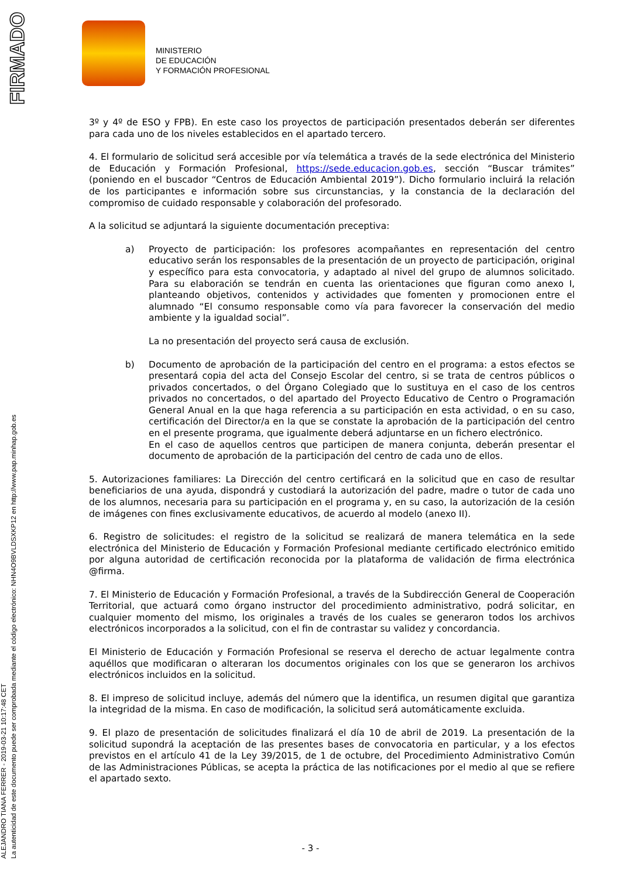FIRMADO
ALEJANDRO TIANA FERRER - 2019-03-21 10:17:48 CET
La autenticidad de este documento puede ser comprobada mediante el código electrónico: NHN4O9BVLDSXKP12 en http://www.pap.minhap.gob.es
MINISTERIO
DE EDUCACIÓN
Y FORMACIÓN PROFESIONAL
3º y 4º de ESO y FPB). En este caso los proyectos de participación presentados deberán ser diferentes para cada uno de los niveles establecidos en el apartado tercero.
4. El formulario de solicitud será accesible por vía telemática a través de la sede electrónica del Ministerio de Educación y Formación Profesional, https://sede.educacion.gob.es, sección “Buscar trámites” (poniendo en el buscador “Centros de Educación Ambiental 2019”). Dicho formulario incluirá la relación de los participantes e información sobre sus circunstancias, y la constancia de la declaración del compromiso de cuidado responsable y colaboración del profesorado.
A la solicitud se adjuntará la siguiente documentación preceptiva:
a) Proyecto de participación: los profesores acompañantes en representación del centro educativo serán los responsables de la presentación de un proyecto de participación, original y específico para esta convocatoria, y adaptado al nivel del grupo de alumnos solicitado. Para su elaboración se tendrán en cuenta las orientaciones que figuran como anexo I, planteando objetivos, contenidos y actividades que fomenten y promocionen entre el alumnado “El consumo responsable como vía para favorecer la conservación del medio ambiente y la igualdad social”.
La no presentación del proyecto será causa de exclusión.
b) Documento de aprobación de la participación del centro en el programa: a estos efectos se presentará copia del acta del Consejo Escolar del centro, si se trata de centros públicos o privados concertados, o del Órgano Colegiado que lo sustituya en el caso de los centros privados no concertados, o del apartado del Proyecto Educativo de Centro o Programación General Anual en la que haga referencia a su participación en esta actividad, o en su caso, certificación del Director/a en la que se constate la aprobación de la participación del centro en el presente programa, que igualmente deberá adjuntarse en un fichero electrónico.
En el caso de aquellos centros que participen de manera conjunta, deberán presentar el documento de aprobación de la participación del centro de cada uno de ellos.
5. Autorizaciones familiares: La Dirección del centro certificará en la solicitud que en caso de resultar beneficiarios de una ayuda, dispondrá y custodiará la autorización del padre, madre o tutor de cada uno de los alumnos, necesaria para su participación en el programa y, en su caso, la autorización de la cesión de imágenes con fines exclusivamente educativos, de acuerdo al modelo (anexo II).
6. Registro de solicitudes: el registro de la solicitud se realizará de manera telemática en la sede electrónica del Ministerio de Educación y Formación Profesional mediante certificado electrónico emitido por alguna autoridad de certificación reconocida por la plataforma de validación de firma electrónica @firma.
7. El Ministerio de Educación y Formación Profesional, a través de la Subdirección General de Cooperación Territorial, que actuará como órgano instructor del procedimiento administrativo, podrá solicitar, en cualquier momento del mismo, los originales a través de los cuales se generaron todos los archivos electrónicos incorporados a la solicitud, con el fin de contrastar su validez y concordancia.
El Ministerio de Educación y Formación Profesional se reserva el derecho de actuar legalmente contra aquéllos que modificaran o alteraran los documentos originales con los que se generaron los archivos electrónicos incluidos en la solicitud.
8. El impreso de solicitud incluye, además del número que la identifica, un resumen digital que garantiza la integridad de la misma. En caso de modificación, la solicitud será automáticamente excluida.
9. El plazo de presentación de solicitudes finalizará el día 10 de abril de 2019. La presentación de la solicitud supondrá la aceptación de las presentes bases de convocatoria en particular, y a los efectos previstos en el artículo 41 de la Ley 39/2015, de 1 de octubre, del Procedimiento Administrativo Común de las Administraciones Públicas, se acepta la práctica de las notificaciones por el medio al que se refiere el apartado sexto.
- 3 -